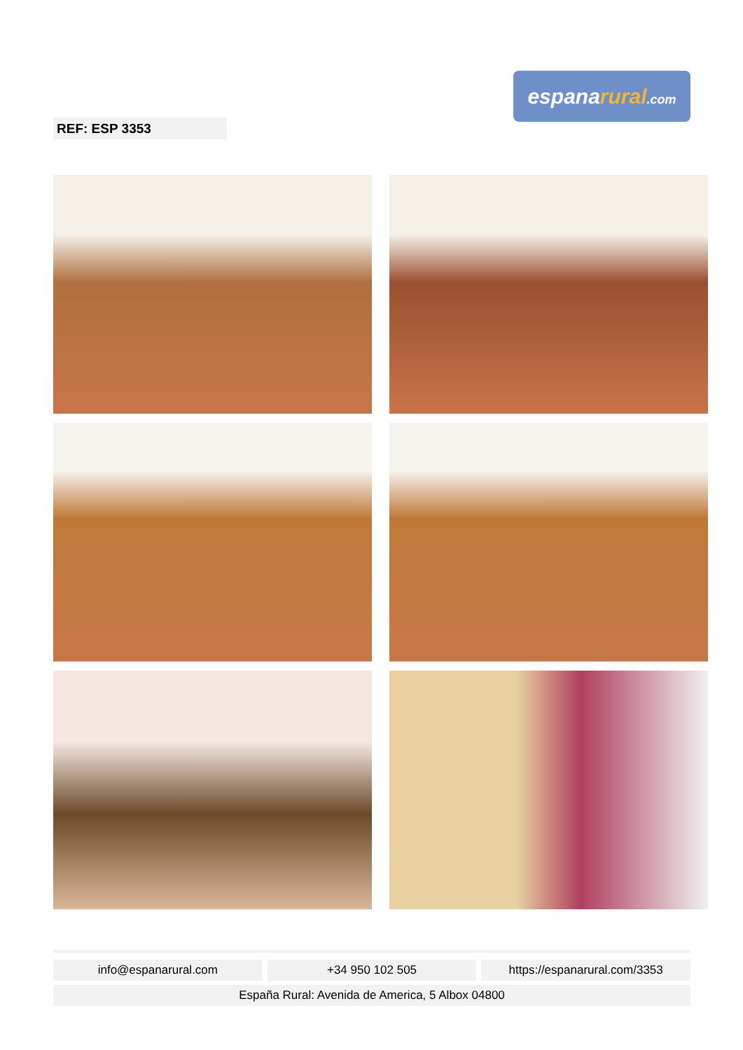espanarural.com
REF: ESP 3353
info@espanarural.com +34 950 102 505 https://espanarural.com/3353
España Rural: Avenida de America, 5 Albox 04800